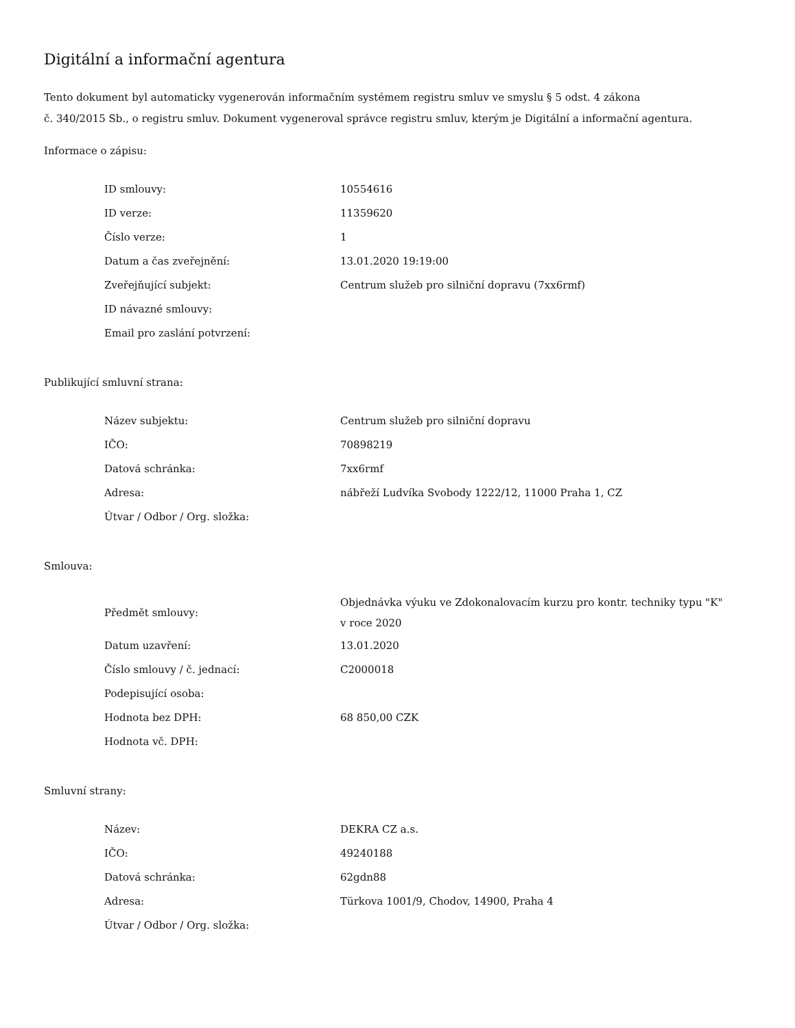Digitální a informační agentura
Tento dokument byl automaticky vygenerován informačním systémem registru smluv ve smyslu § 5 odst. 4 zákona
č. 340/2015 Sb., o registru smluv. Dokument vygeneroval správce registru smluv, kterým je Digitální a informační agentura.
Informace o zápisu:
| ID smlouvy: | 10554616 |
| ID verze: | 11359620 |
| Číslo verze: | 1 |
| Datum a čas zveřejnění: | 13.01.2020 19:19:00 |
| Zveřejňující subjekt: | Centrum služeb pro silniční dopravu (7xx6rmf) |
| ID návazné smlouvy: | |
| Email pro zaslání potvrzení: | |
Publikující smluvní strana:
| Název subjektu: | Centrum služeb pro silniční dopravu |
| IČO: | 70898219 |
| Datová schránka: | 7xx6rmf |
| Adresa: | nábřeží Ludvíka Svobody 1222/12, 11000 Praha 1, CZ |
| Útvar / Odbor / Org. složka: | |
Smlouva:
| Předmět smlouvy: | Objednávka výuku ve Zdokonalovacím kurzu pro kontr. techniky typu "K" v roce 2020 |
| Datum uzavření: | 13.01.2020 |
| Číslo smlouvy / č. jednací: | C2000018 |
| Podepisující osoba: | |
| Hodnota bez DPH: | 68 850,00 CZK |
| Hodnota vč. DPH: | |
Smluvní strany:
| Název: | DEKRA CZ a.s. |
| IČO: | 49240188 |
| Datová schránka: | 62gdn88 |
| Adresa: | Türkova 1001/9, Chodov, 14900, Praha 4 |
| Útvar / Odbor / Org. složka: | |